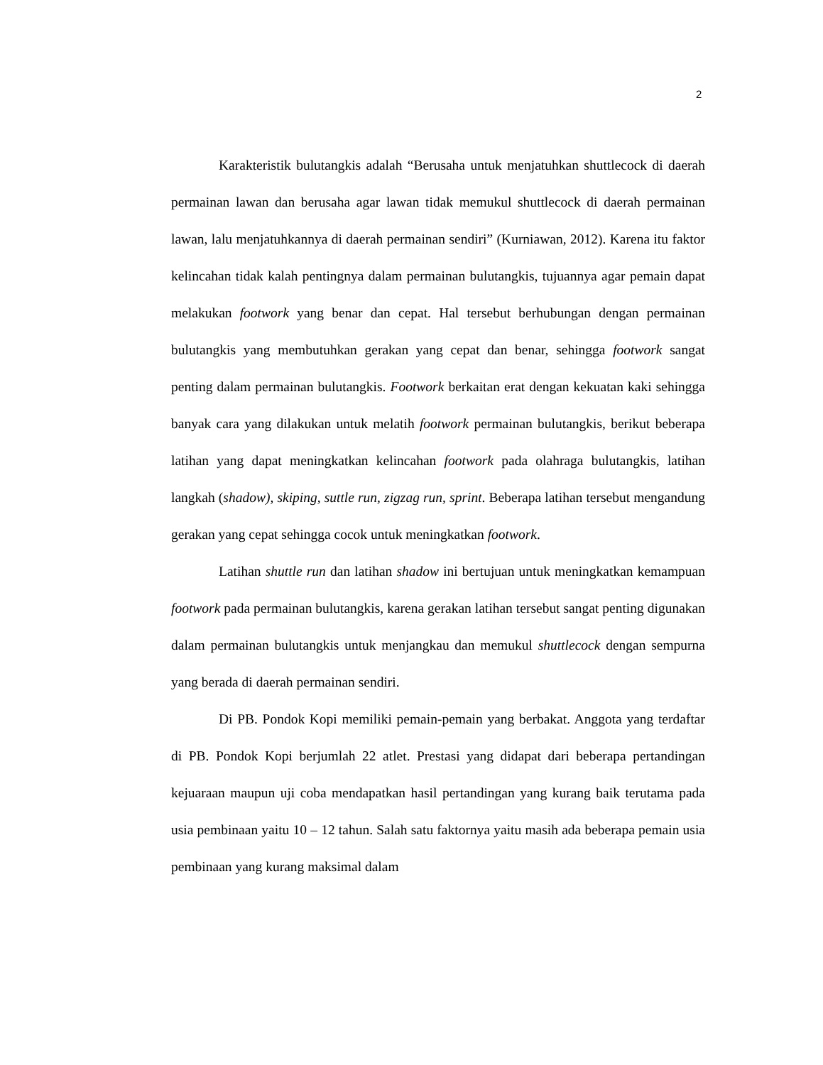2
Karakteristik bulutangkis adalah “Berusaha untuk menjatuhkan shuttlecock di daerah permainan lawan dan berusaha agar lawan tidak memukul shuttlecock di daerah permainan lawan, lalu menjatuhkannya di daerah permainan sendiri” (Kurniawan, 2012). Karena itu faktor kelincahan tidak kalah pentingnya dalam permainan bulutangkis, tujuannya agar pemain dapat melakukan footwork yang benar dan cepat. Hal tersebut berhubungan dengan permainan bulutangkis yang membutuhkan gerakan yang cepat dan benar, sehingga footwork sangat penting dalam permainan bulutangkis. Footwork berkaitan erat dengan kekuatan kaki sehingga banyak cara yang dilakukan untuk melatih footwork permainan bulutangkis, berikut beberapa latihan yang dapat meningkatkan kelincahan footwork pada olahraga bulutangkis, latihan langkah (shadow), skiping, suttle run, zigzag run, sprint. Beberapa latihan tersebut mengandung gerakan yang cepat sehingga cocok untuk meningkatkan footwork.
Latihan shuttle run dan latihan shadow ini bertujuan untuk meningkatkan kemampuan footwork pada permainan bulutangkis, karena gerakan latihan tersebut sangat penting digunakan dalam permainan bulutangkis untuk menjangkau dan memukul shuttlecock dengan sempurna yang berada di daerah permainan sendiri.
Di PB. Pondok Kopi memiliki pemain-pemain yang berbakat. Anggota yang terdaftar di PB. Pondok Kopi berjumlah 22 atlet. Prestasi yang didapat dari beberapa pertandingan kejuaraan maupun uji coba mendapatkan hasil pertandingan yang kurang baik terutama pada usia pembinaan yaitu 10 – 12 tahun. Salah satu faktornya yaitu masih ada beberapa pemain usia pembinaan yang kurang maksimal dalam